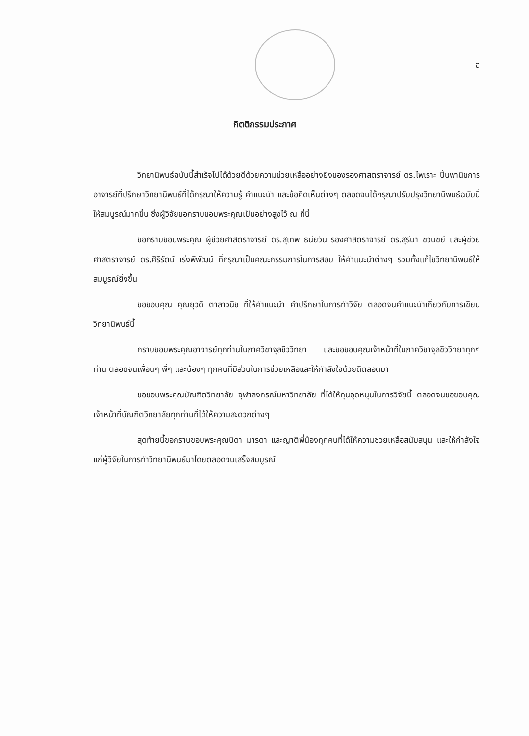ฉ
กิตติกรรมประกาศ
วิทยานิพนธ์ฉบับนี้สำเร็จไปได้ด้วยดีด้วยความช่วยเหลืออย่างยิ่งของรองศาสตราจารย์ ดร.ไพเราะ ปิ่นพานิชการ อาจารย์ที่ปรึกษาวิทยานิพนธ์ที่ได้กรุณาให้ความรู้ คำแนะนำ และข้อคิดเห็นต่างๆ ตลอดจนได้กรุณาปรับปรุงวิทยานิพนธ์ฉบับนี้ให้สมบูรณ์มากขึ้น ซึ่งผู้วิจัยขอกราบขอบพระคุณเป็นอย่างสูงไว้ ณ ที่นี้
ขอกราบขอบพระคุณ ผู้ช่วยศาสตราจารย์ ดร.สุเทพ ธนียวัน รองศาสตราจารย์ ดร.สุรีนา ชวนิชย์ และผู้ช่วยศาสตราจารย์ ดร.ศิริรัตน์ เร่งพิพัฒน์ ที่กรุณาเป็นคณะกรรมการในการสอบ ให้คำแนะนำต่างๆ รวมทั้งแก้ไขวิทยานิพนธ์ให้สมบูรณ์ยิ่งขึ้น
ขอขอบคุณ คุณยุวดี ตาลาวนิช ที่ให้คำแนะนำ คำปรึกษาในการทำวิจัย ตลอดจนคำแนะนำเกี่ยวกับการเขียนวิทยานิพนธ์นี้
กราบขอบพระคุณอาจารย์ทุกท่านในภาควิชาจุลชีววิทยา และขอขอบคุณเจ้าหน้าที่ในภาควิชาจุลชีววิทยาทุกๆ ท่าน ตลอดจนเพื่อนๆ พี่ๆ และน้องๆ ทุกคนที่มีส่วนในการช่วยเหลือและให้กำลังใจด้วยดีตลอดมา
ขอขอบพระคุณบัณฑิตวิทยาลัย จุฬาลงกรณ์มหาวิทยาลัย ที่ได้ให้ทุนอุดหนุนในการวิจัยนี้ ตลอดจนขอขอบคุณเจ้าหน้าที่บัณฑิตวิทยาลัยทุกท่านที่ได้ให้ความสะดวกต่างๆ
สุดท้ายนี้ขอกราบขอบพระคุณบิดา มารดา และญาติพี่น้องทุกคนที่ได้ให้ความช่วยเหลือสนับสนุน และให้กำลังใจแก่ผู้วิจัยในการทำวิทยานิพนธ์มาโดยตลอดจนเสร็จสมบูรณ์